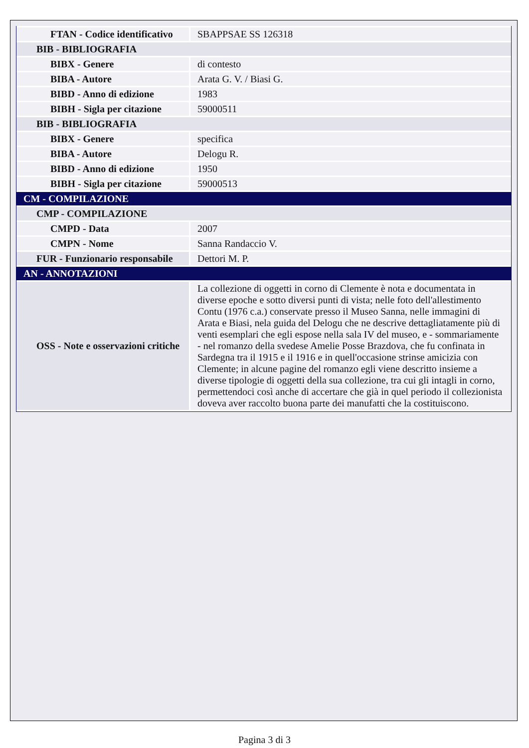| FTAN - Codice identificativo | SBAPPSAE SS 126318 |
| BIB - BIBLIOGRAFIA | |
| BIBX - Genere | di contesto |
| BIBA - Autore | Arata G. V. / Biasi G. |
| BIBD - Anno di edizione | 1983 |
| BIBH - Sigla per citazione | 59000511 |
| BIB - BIBLIOGRAFIA | |
| BIBX - Genere | specifica |
| BIBA - Autore | Delogu R. |
| BIBD - Anno di edizione | 1950 |
| BIBH - Sigla per citazione | 59000513 |
| CM - COMPILAZIONE | |
| CMP - COMPILAZIONE | |
| CMPD - Data | 2007 |
| CMPN - Nome | Sanna Randaccio V. |
| FUR - Funzionario responsabile | Dettori M. P. |
| AN - ANNOTAZIONI | |
| OSS - Note e osservazioni critiche | La collezione di oggetti in corno di Clemente è nota e documentata in diverse epoche e sotto diversi punti di vista; nelle foto dell'allestimento Contu (1976 c.a.) conservate presso il Museo Sanna, nelle immagini di Arata e Biasi, nela guida del Delogu che ne descrive dettagliatamente più di venti esemplari che egli espose nella sala IV del museo, e - sommariamente - nel romanzo della svedese Amelie Posse Brazdova, che fu confinata in Sardegna tra il 1915 e il 1916 e in quell'occasione strinse amicizia con Clemente; in alcune pagine del romanzo egli viene descritto insieme a diverse tipologie di oggetti della sua collezione, tra cui gli intagli in corno, permettendoci così anche di accertare che già in quel periodo il collezionista doveva aver raccolto buona parte dei manufatti che la costituiscono. |
Pagina 3 di 3